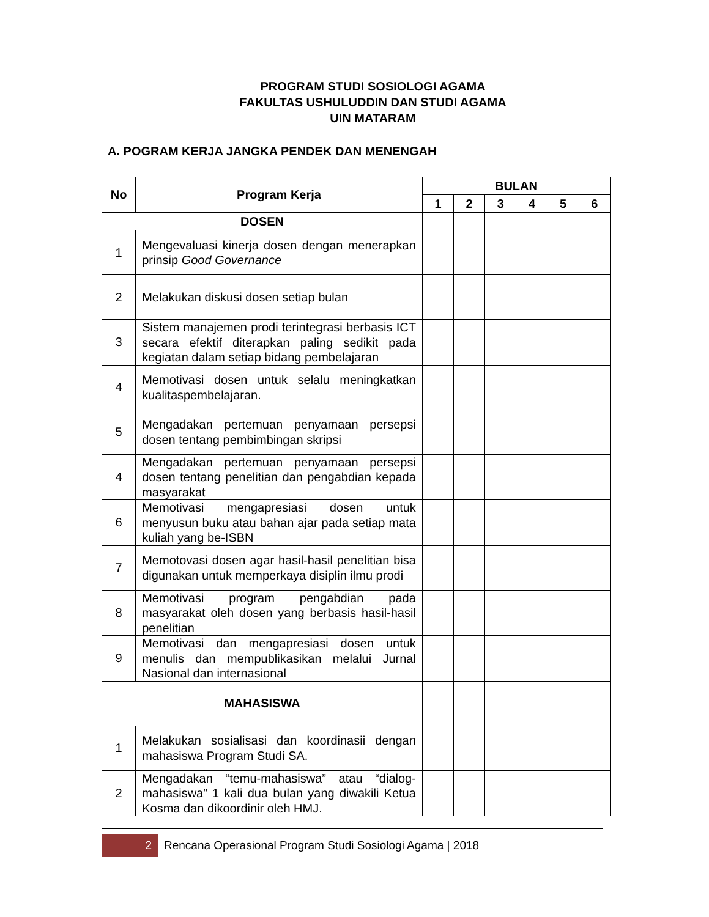PROGRAM STUDI SOSIOLOGI AGAMA
FAKULTAS USHULUDDIN DAN STUDI AGAMA
UIN MATARAM
A. POGRAM KERJA JANGKA PENDEK DAN MENENGAH
| No | Program Kerja | BULAN | | | | | |
| --- | --- | --- | --- | --- | --- | --- | --- |
| | | 1 | 2 | 3 | 4 | 5 | 6 |
| DOSEN | | | | | | | |
| 1 | Mengevaluasi kinerja dosen dengan menerapkan prinsip Good Governance | | | | | | |
| 2 | Melakukan diskusi dosen setiap bulan | | | | | | |
| 3 | Sistem manajemen prodi terintegrasi berbasis ICT secara efektif diterapkan paling sedikit pada kegiatan dalam setiap bidang pembelajaran | | | | | | |
| 4 | Memotivasi dosen untuk selalu meningkatkan kualitaspembelajaran. | | | | | | |
| 5 | Mengadakan pertemuan penyamaan persepsi dosen tentang pembimbingan skripsi | | | | | | |
| 4 | Mengadakan pertemuan penyamaan persepsi dosen tentang penelitian dan pengabdian kepada masyarakat | | | | | | |
| 6 | Memotivasi mengapresiasi dosen untuk menyusun buku atau bahan ajar pada setiap mata kuliah yang be-ISBN | | | | | | |
| 7 | Memotovasi dosen agar hasil-hasil penelitian bisa digunakan untuk memperkaya disiplin ilmu prodi | | | | | | |
| 8 | Memotivasi program pengabdian pada masyarakat oleh dosen yang berbasis hasil-hasil penelitian | | | | | | |
| 9 | Memotivasi dan mengapresiasi dosen untuk menulis dan mempublikasikan melalui Jurnal Nasional dan internasional | | | | | | |
| MAHASISWA | | | | | | | |
| 1 | Melakukan sosialisasi dan koordinasii dengan mahasiswa Program Studi SA. | | | | | | |
| 2 | Mengadakan “temu-mahasiswa” atau “dialog-mahasiswa” 1 kali dua bulan yang diwakili Ketua Kosma dan dikoordinir oleh HMJ. | | | | | | |
2 Rencana Operasional Program Studi Sosiologi Agama | 2018